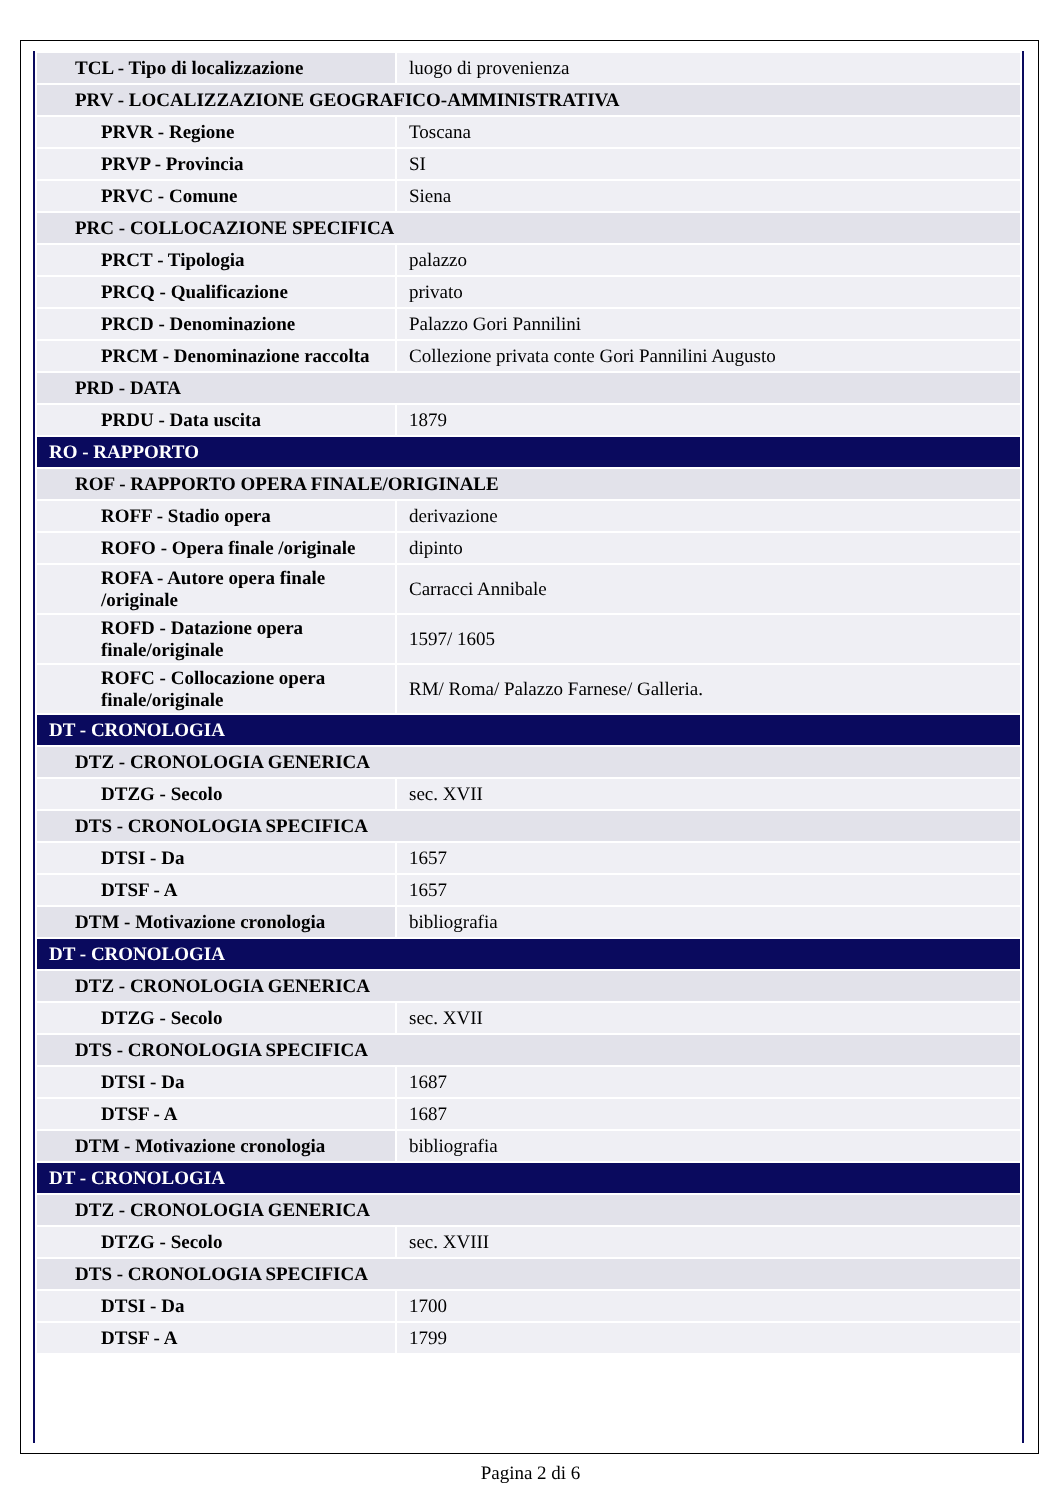| TCL - Tipo di localizzazione | luogo di provenienza |
| PRV - LOCALIZZAZIONE GEOGRAFICO-AMMINISTRATIVA | |
| PRVR - Regione | Toscana |
| PRVP - Provincia | SI |
| PRVC - Comune | Siena |
| PRC - COLLOCAZIONE SPECIFICA | |
| PRCT - Tipologia | palazzo |
| PRCQ - Qualificazione | privato |
| PRCD - Denominazione | Palazzo Gori Pannilini |
| PRCM - Denominazione raccolta | Collezione privata conte Gori Pannilini Augusto |
| PRD - DATA | |
| PRDU - Data uscita | 1879 |
| RO - RAPPORTO | |
| ROF - RAPPORTO OPERA FINALE/ORIGINALE | |
| ROFF - Stadio opera | derivazione |
| ROFO - Opera finale /originale | dipinto |
| ROFA - Autore opera finale /originale | Carracci Annibale |
| ROFD - Datazione opera finale/originale | 1597/ 1605 |
| ROFC - Collocazione opera finale/originale | RM/ Roma/ Palazzo Farnese/ Galleria. |
| DT - CRONOLOGIA | |
| DTZ - CRONOLOGIA GENERICA | |
| DTZG - Secolo | sec. XVII |
| DTS - CRONOLOGIA SPECIFICA | |
| DTSI - Da | 1657 |
| DTSF - A | 1657 |
| DTM - Motivazione cronologia | bibliografia |
| DT - CRONOLOGIA | |
| DTZ - CRONOLOGIA GENERICA | |
| DTZG - Secolo | sec. XVII |
| DTS - CRONOLOGIA SPECIFICA | |
| DTSI - Da | 1687 |
| DTSF - A | 1687 |
| DTM - Motivazione cronologia | bibliografia |
| DT - CRONOLOGIA | |
| DTZ - CRONOLOGIA GENERICA | |
| DTZG - Secolo | sec. XVIII |
| DTS - CRONOLOGIA SPECIFICA | |
| DTSI - Da | 1700 |
| DTSF - A | 1799 |
Pagina 2 di 6